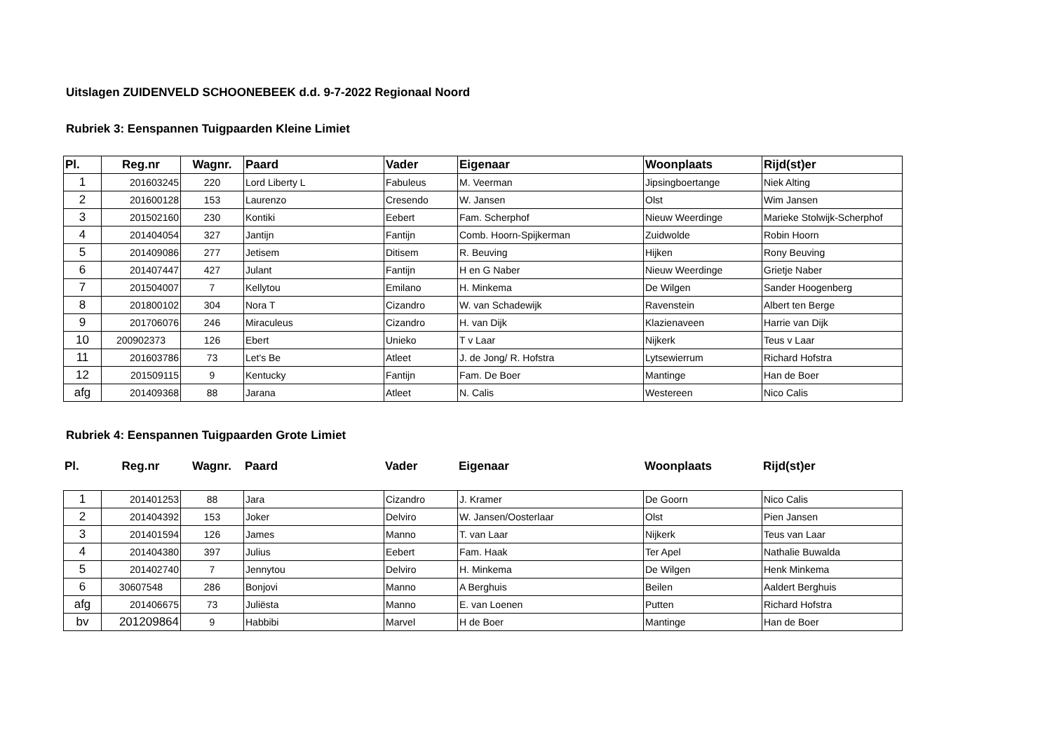Uitslagen ZUIDENVELD SCHOONEBEEK d.d. 9-7-2022 Regionaal Noord
Rubriek 3: Eenspannen Tuigpaarden Kleine Limiet
| Pl. | Reg.nr | Wagnr. | Paard | Vader | Eigenaar | Woonplaats | Rijd(st)er |
| --- | --- | --- | --- | --- | --- | --- | --- |
| 1 | 201603245 | 220 | Lord Liberty L | Fabuleus | M. Veerman | Jipsingboertange | Niek Alting |
| 2 | 201600128 | 153 | Laurenzo | Cresendo | W. Jansen | Olst | Wim Jansen |
| 3 | 201502160 | 230 | Kontiki | Eebert | Fam. Scherphof | Nieuw Weerdinge | Marieke Stolwijk-Scherphof |
| 4 | 201404054 | 327 | Jantijn | Fantijn | Comb. Hoorn-Spijkerman | Zuidwolde | Robin Hoorn |
| 5 | 201409086 | 277 | Jetisem | Ditisem | R. Beuving | Hijken | Rony Beuving |
| 6 | 201407447 | 427 | Julant | Fantijn | H en G Naber | Nieuw Weerdinge | Grietje Naber |
| 7 | 201504007 | 7 | Kellytou | Emilano | H. Minkema | De Wilgen | Sander Hoogenberg |
| 8 | 201800102 | 304 | Nora T | Cizandro | W. van Schadewijk | Ravenstein | Albert ten Berge |
| 9 | 201706076 | 246 | Miraculeus | Cizandro | H. van Dijk | Klazienaveen | Harrie van Dijk |
| 10 | 200902373 | 126 | Ebert | Unieko | T v Laar | Nijkerk | Teus v Laar |
| 11 | 201603786 | 73 | Let's Be | Atleet | J. de Jong/ R. Hofstra | Lytsewierrum | Richard Hofstra |
| 12 | 201509115 | 9 | Kentucky | Fantijn | Fam. De Boer | Mantinge | Han de Boer |
| afg | 201409368 | 88 | Jarana | Atleet | N. Calis | Westereen | Nico Calis |
Rubriek 4: Eenspannen Tuigpaarden Grote Limiet
| Pl. | Reg.nr | Wagnr. | Paard | Vader | Eigenaar | Woonplaats | Rijd(st)er |
| --- | --- | --- | --- | --- | --- | --- | --- |
| 1 | 201401253 | 88 | Jara | Cizandro | J. Kramer | De Goorn | Nico Calis |
| 2 | 201404392 | 153 | Joker | Delviro | W. Jansen/Oosterlaar | Olst | Pien Jansen |
| 3 | 201401594 | 126 | James | Manno | T. van Laar | Nijkerk | Teus van Laar |
| 4 | 201404380 | 397 | Julius | Eebert | Fam. Haak | Ter Apel | Nathalie Buwalda |
| 5 | 201402740 | 7 | Jennytou | Delviro | H. Minkema | De Wilgen | Henk Minkema |
| 6 | 30607548 | 286 | Bonjovi | Manno | A Berghuis | Beilen | Aaldert Berghuis |
| afg | 201406675 | 73 | Juliësta | Manno | E. van Loenen | Putten | Richard Hofstra |
| bv | 201209864 | 9 | Habbibi | Marvel | H de Boer | Mantinge | Han de Boer |